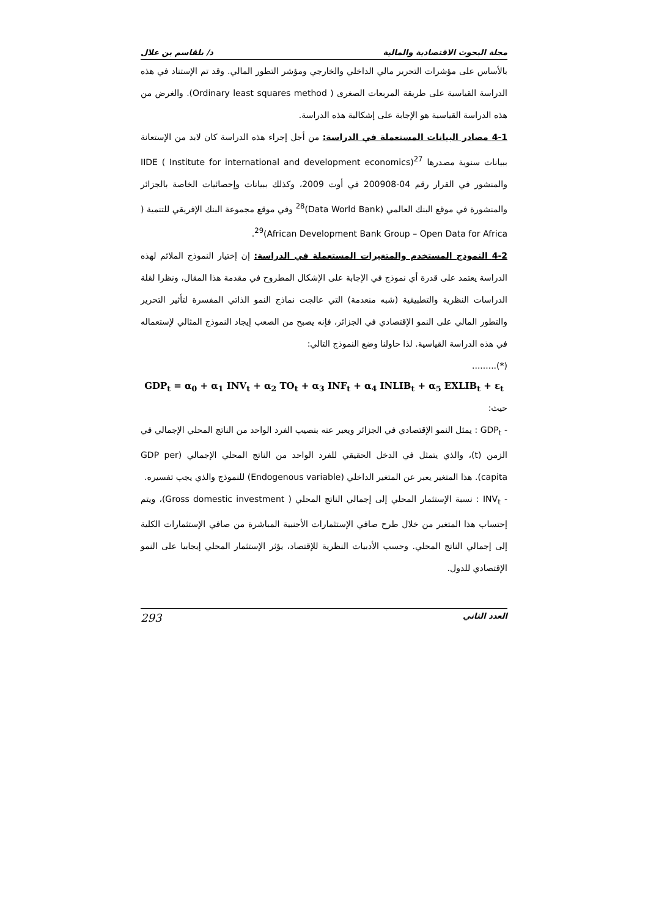مجلة البحوث الاقتصادية والمالية د/ بلقاسم بن علال
بالأساس على مؤشرات التحرير مالي الداخلي والخارجي ومؤشر التطور المالي. وقد تم الإستناد في هذه الدراسة القياسية على طريقة المربعات الصغرى ( Ordinary least squares method). والغرض من هذه الدراسة القياسية هو الإجابة على إشكالية هذه الدراسة.
4-1 مصادر البيانات المستعملة في الدراسة: من أجل إجراء هذه الدراسة كان لابد من الإستعانة ببيانات سنوية مصدرها IIDE ( Institute for international and development economics)<sup>27</sup> والمنشور في القرار رقم 04-200908 في أوت 2009، وكذلك ببيانات وإحصائيات الخاصة بالجزائر والمنشورة في موقع البنك العالمي (Data World Bank)<sup>28</sup> وفي موقع مجموعة البنك الإفريقي للتنمية ( African Development Bank Group – Open Data for Africa)<sup>29</sup>.
4-2 النموذج المستخدم والمتغيرات المستعملة في الدراسة: إن إختيار النموذج الملائم لهذه الدراسة يعتمد على قدرة أي نموذج في الإجابة على الإشكال المطروح في مقدمة هذا المقال، ونظرا لقلة الدراسات النظرية والتطبيقية (شبه منعدمة) التي عالجت نماذج النمو الذاتي المفسرة لتأثير التحرير والتطور المالي على النمو الإقتصادي في الجزائر، فإنه يصبح من الصعب إيجاد النموذج المثالي لإستعماله في هذه الدراسة القياسية. لذا حاولنا وضع النموذج التالي:
(*).........
GDP<sub>t</sub> = α<sub>0</sub> + α<sub>1</sub> INV<sub>t</sub> + α<sub>2</sub> TO<sub>t</sub> + α<sub>3</sub> INF<sub>t</sub> + α<sub>4</sub> INLIB<sub>t</sub> + α<sub>5</sub> EXLIB<sub>t</sub> + ε<sub>t</sub>
حيث:
- GDP<sub>t</sub> : يمثل النمو الإقتصادي في الجزائر ويعبر عنه بنصيب الفرد الواحد من الناتج المحلي الإجمالي في الزمن (t)، والذي يتمثل في الدخل الحقيقي للفرد الواحد من الناتج المحلي الإجمالي (GDP per capita). هذا المتغير يعبر عن المتغير الداخلي (Endogenous variable) للنموذج والذي يجب تفسيره.
- INV<sub>t</sub> : نسبة الإستثمار المحلي إلى إجمالي الناتج المحلي ( Gross domestic investment)، ويتم إحتساب هذا المتغير من خلال طرح صافي الإستثمارات الأجنبية المباشرة من صافي الإستثمارات الكلية إلى إجمالي الناتج المحلي. وحسب الأدبيات النظرية للإقتصاد، يؤثر الإستثمار المحلي إيجابيا على النمو الإقتصادي للدول.
العدد الثاني 293